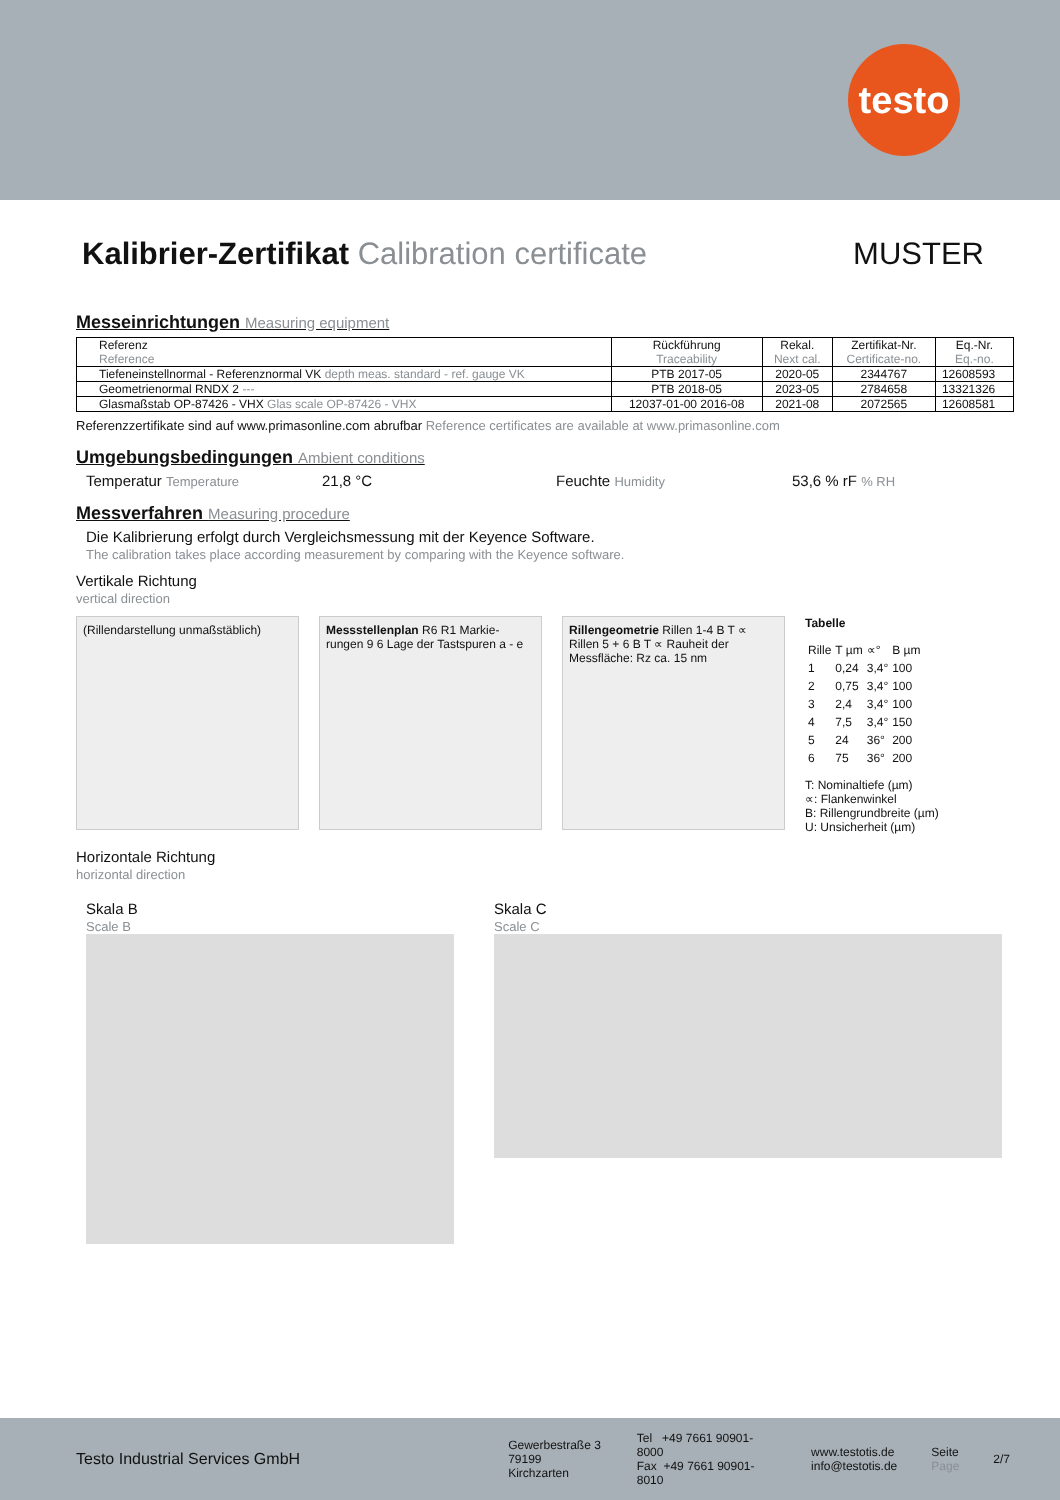testo
Kalibrier-Zertifikat Calibration certificate MUSTER
Messeinrichtungen Measuring equipment
| Referenz Reference | Rückführung Traceability | Rekal. Next cal. | Zertifikat-Nr. Certificate-no. | Eq.-Nr. Eq.-no. |
| --- | --- | --- | --- | --- |
| Tiefeneinstellnormal - Referenznormal VK depth meas. standard - ref. gauge VK | PTB 2017-05 | 2020-05 | 2344767 | 12608593 |
| Geometrienormal RNDX 2 --- | PTB 2018-05 | 2023-05 | 2784658 | 13321326 |
| Glasmaßstab OP-87426 - VHX Glas scale OP-87426 - VHX | 12037-01-00 2016-08 | 2021-08 | 2072565 | 12608581 |
Referenzzertifikate sind auf www.primasonline.com abrufbar Reference certificates are available at www.primasonline.com
Umgebungsbedingungen Ambient conditions
Temperatur Temperature 21,8 °C Feuchte Humidity 53,6 % rF % RH
Messverfahren Measuring procedure
Die Kalibrierung erfolgt durch Vergleichsmessung mit der Keyence Software.
The calibration takes place according measurement by comparing with the Keyence software.
Vertikale Richtung
vertical direction
(Rillendarstellung unmaßstäblich)
Messstellenplan R6 R1 Markie-rungen 9 6 Lage der Tastspuren a - e
Rillengeometrie Rillen 1-4 B T ∝ Rillen 5 + 6 B T ∝ Rauheit der Messfläche: Rz ca. 15 nm
Tabelle
| Rille | T µm | ∝° | B µm |
| 1 | 0,24 | 3,4° | 100 |
| 2 | 0,75 | 3,4° | 100 |
| 3 | 2,4 | 3,4° | 100 |
| 4 | 7,5 | 3,4° | 150 |
| 5 | 24 | 36° | 200 |
| 6 | 75 | 36° | 200 |
T: Nominaltiefe (µm)
∝: Flankenwinkel
B: Rillengrundbreite (µm)
U: Unsicherheit (µm)
Horizontale Richtung
horizontal direction
Skala B
Scale B
Skala C
Scale C
Testo Industrial Services GmbH Gewerbestraße 3
79199 Kirchzarten Tel +49 7661 90901-8000
Fax +49 7661 90901-8010 www.testotis.de
info@testotis.de Seite
Page 2/7